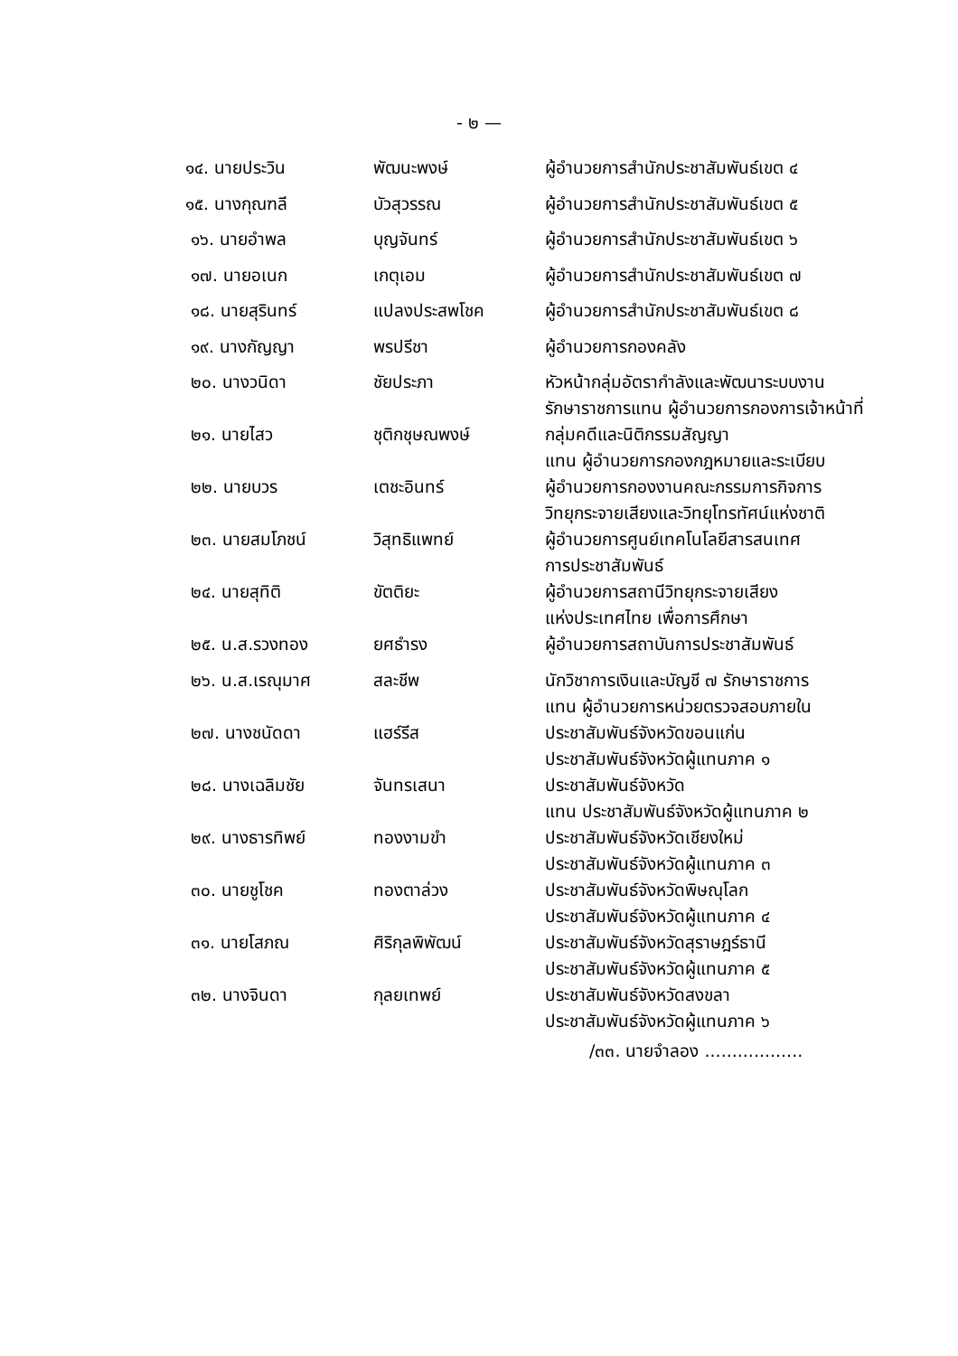- ๒ —
| ๑๔. นายประวิน | พัฒนะพงษ์ | ผู้อำนวยการสำนักประชาสัมพันธ์เขต ๔ |
| ๑๕. นางกุณฑลี | บัวสุวรรณ | ผู้อำนวยการสำนักประชาสัมพันธ์เขต ๕ |
| ๑๖. นายอำพล | บุญจันทร์ | ผู้อำนวยการสำนักประชาสัมพันธ์เขต ๖ |
| ๑๗. นายอเนก | เกตุเอม | ผู้อำนวยการสำนักประชาสัมพันธ์เขต ๗ |
| ๑๘. นายสุรินทร์ | แปลงประสพโชค | ผู้อำนวยการสำนักประชาสัมพันธ์เขต ๘ |
| ๑๙. นางกัญญา | พรปรีชา | ผู้อำนวยการกองคลัง |
| ๒๐. นางวนิดา | ชัยประภา | หัวหน้ากลุ่มอัตรากำลังและพัฒนาระบบงาน รักษาราชการแทน ผู้อำนวยการกองการเจ้าหน้าที่ |
| ๒๑. นายไสว | ชุติกชุษณพงษ์ | กลุ่มคดีและนิติกรรมสัญญา แทน ผู้อำนวยการกองกฎหมายและระเบียบ |
| ๒๒. นายบวร | เตชะอินทร์ | ผู้อำนวยการกองงานคณะกรรมการกิจการ วิทยุกระจายเสียงและวิทยุโทรทัศน์แห่งชาติ |
| ๒๓. นายสมโภชน์ | วิสุทธิแพทย์ | ผู้อำนวยการศูนย์เทคโนโลยีสารสนเทศ การประชาสัมพันธ์ |
| ๒๔. นายสุทิติ | ขัตติยะ | ผู้อำนวยการสถานีวิทยุกระจายเสียง แห่งประเทศไทย เพื่อการศึกษา |
| ๒๕. น.ส.รวงทอง | ยศธำรง | ผู้อำนวยการสถาบันการประชาสัมพันธ์ |
| ๒๖. น.ส.เรณุมาศ | สละชีพ | นักวิชาการเงินและบัญชี ๗ รักษาราชการ แทน ผู้อำนวยการหน่วยตรวจสอบภายใน |
| ๒๗. นางชนัดดา | แฮร์รีส | ประชาสัมพันธ์จังหวัดขอนแก่น ประชาสัมพันธ์จังหวัดผู้แทนภาค ๑ |
| ๒๘. นางเฉลิมชัย | จันทรเสนา | ประชาสัมพันธ์จังหวัด แทน ประชาสัมพันธ์จังหวัดผู้แทนภาค ๒ |
| ๒๙. นางธารทิพย์ | ทองงามขำ | ประชาสัมพันธ์จังหวัดเชียงใหม่ ประชาสัมพันธ์จังหวัดผู้แทนภาค ๓ |
| ๓๐. นายชูโชค | ทองตาล่วง | ประชาสัมพันธ์จังหวัดพิษณุโลก ประชาสัมพันธ์จังหวัดผู้แทนภาค ๔ |
| ๓๑. นายโสภณ | ศิริกุลพิพัฒน์ | ประชาสัมพันธ์จังหวัดสุราษฎร์ธานี ประชาสัมพันธ์จังหวัดผู้แทนภาค ๕ |
| ๓๒. นางจินดา | กุลยเทพย์ | ประชาสัมพันธ์จังหวัดสงขลา ประชาสัมพันธ์จังหวัดผู้แทนภาค ๖ |
/๓๓. นายจำลอง ..................